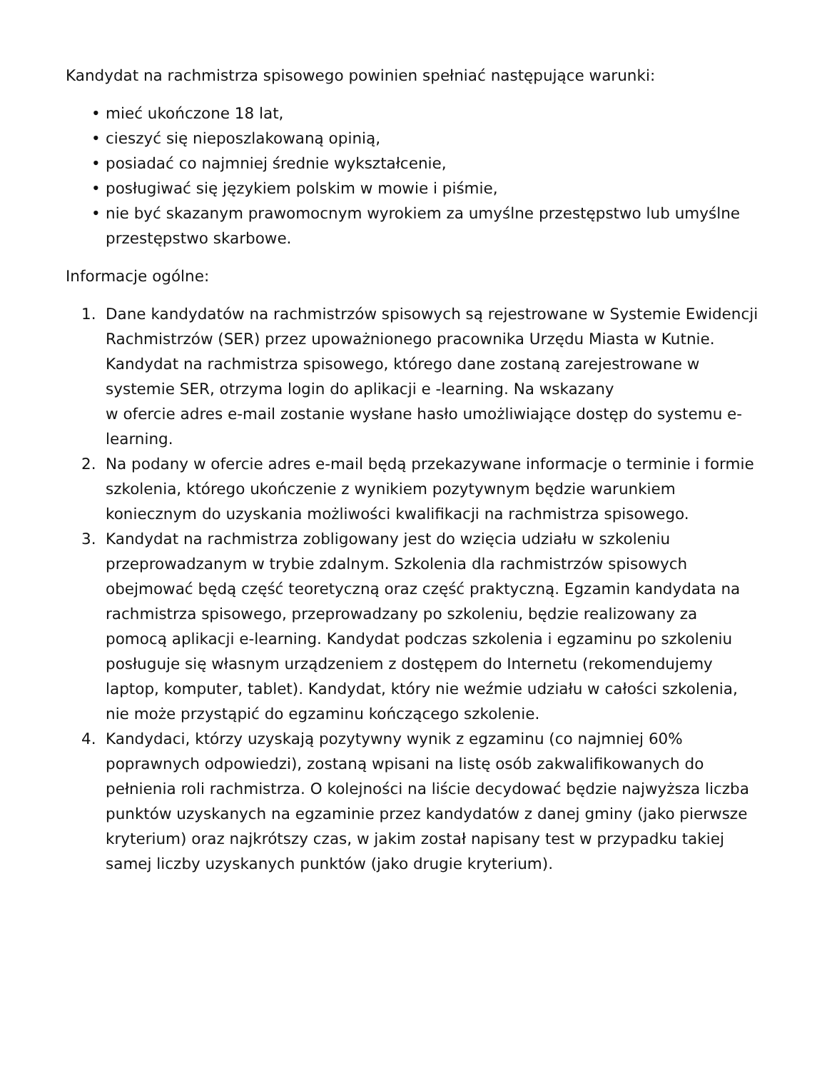Kandydat na rachmistrza spisowego powinien spełniać następujące warunki:
• mieć ukończone 18 lat,
• cieszyć się nieposzlakowaną opinią,
• posiadać co najmniej średnie wykształcenie,
• posługiwać się językiem polskim w mowie i piśmie,
• nie być skazanym prawomocnym wyrokiem za umyślne przestępstwo lub umyślne przestępstwo skarbowe.
Informacje ogólne:
1. Dane kandydatów na rachmistrzów spisowych są rejestrowane w Systemie Ewidencji Rachmistrzów (SER) przez upoważnionego pracownika Urzędu Miasta w Kutnie. Kandydat na rachmistrza spisowego, którego dane zostaną zarejestrowane w systemie SER, otrzyma login do aplikacji e -learning. Na wskazany
w ofercie adres e-mail zostanie wysłane hasło umożliwiające dostęp do systemu e-learning.
2. Na podany w ofercie adres e-mail będą przekazywane informacje o terminie i formie szkolenia, którego ukończenie z wynikiem pozytywnym będzie warunkiem koniecznym do uzyskania możliwości kwalifikacji na rachmistrza spisowego.
3. Kandydat na rachmistrza zobligowany jest do wzięcia udziału w szkoleniu przeprowadzanym w trybie zdalnym. Szkolenia dla rachmistrzów spisowych obejmować będą część teoretyczną oraz część praktyczną. Egzamin kandydata na rachmistrza spisowego, przeprowadzany po szkoleniu, będzie realizowany za pomocą aplikacji e-learning. Kandydat podczas szkolenia i egzaminu po szkoleniu posługuje się własnym urządzeniem z dostępem do Internetu (rekomendujemy laptop, komputer, tablet). Kandydat, który nie weźmie udziału w całości szkolenia, nie może przystąpić do egzaminu kończącego szkolenie.
4. Kandydaci, którzy uzyskają pozytywny wynik z egzaminu (co najmniej 60% poprawnych odpowiedzi), zostaną wpisani na listę osób zakwalifikowanych do pełnienia roli rachmistrza. O kolejności na liście decydować będzie najwyższa liczba punktów uzyskanych na egzaminie przez kandydatów z danej gminy (jako pierwsze kryterium) oraz najkrótszy czas, w jakim został napisany test w przypadku takiej samej liczby uzyskanych punktów (jako drugie kryterium).